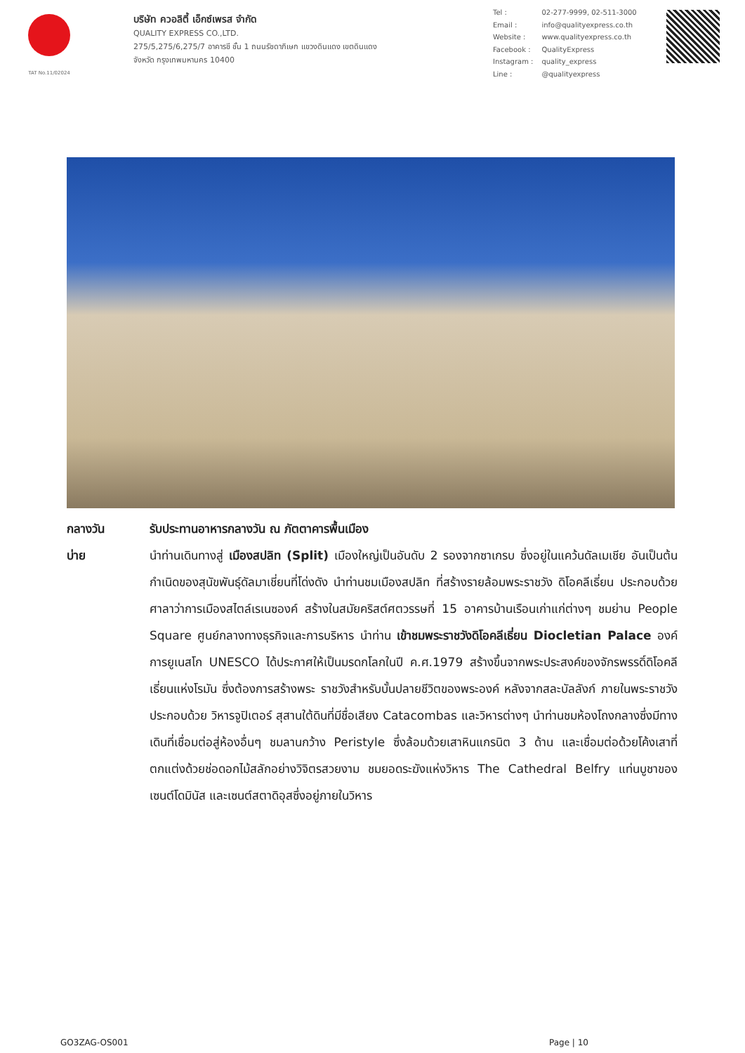TAT No.11/02024
บริษัท ควอลิตี้ เอ็กซ์เพรส จำกัด
QUALITY EXPRESS CO.,LTD.
275/5,275/6,275/7 อาคารชี ชั้น 1 ถนนรัชดาภิเษก แขวงดินแดง เขตดินแดง
จังหวัด กรุงเทพมหานคร 10400
| Tel : | 02-277-9999, 02-511-3000 |
| Email : | info@qualityexpress.co.th |
| Website : | www.qualityexpress.co.th |
| Facebook : | QualityExpress |
| Instagram : | quality_express |
| Line : | @qualityexpress |
กลางวัน รับประทานอาหารกลางวัน ณ ภัตตาคารพื้นเมือง
บ่าย นำท่านเดินทางสู่ เมืองสปลิท (Split) เมืองใหญ่เป็นอันดับ 2 รองจากซาเกรบ ซึ่งอยู่ในแคว้นดัลเมเชีย อันเป็นต้นกำเนิดของสุนัขพันธุ์ดัลมาเชี่ยนที่โด่งดัง นำท่านชมเมืองสปลิท ที่สร้างรายล้อมพระราชวัง ดิโอคลีเธี่ยน ประกอบด้วย ศาลาว่าการเมืองสไตล์เรเนซองค์ สร้างในสมัยคริสต์ศตวรรษที่ 15 อาคารบ้านเรือนเก่าแก่ต่างๆ ชมย่าน People Square ศูนย์กลางทางธุรกิจและการบริหาร นำท่าน เข้าชมพระราชวังดิโอคลีเธี่ยน Diocletian Palace องค์การยูเนสโก UNESCO ได้ประกาศให้เป็นมรดกโลกในปี ค.ศ.1979 สร้างขึ้นจากพระประสงค์ของจักรพรรดิ์ดิโอคลีเธี่ยนแห่งโรมัน ซึ่งต้องการสร้างพระ ราชวังสำหรับบั้นปลายชีวิตของพระองค์ หลังจากสละบัลลังก์ ภายในพระราชวังประกอบด้วย วิหารจูปิเตอร์ สุสานใต้ดินที่มีชื่อเสียง Catacombas และวิหารต่างๆ นำท่านชมห้องโถงกลางซึ่งมีทางเดินที่เชื่อมต่อสู่ห้องอื่นๆ ชมลานกว้าง Peristyle ซึ่งล้อมด้วยเสาหินแกรนิต 3 ด้าน และเชื่อมต่อด้วยโค้งเสาที่ตกแต่งด้วยช่อดอกไม้สลักอย่างวิจิตรสวยงาม ชมยอดระฆังแห่งวิหาร The Cathedral Belfry แท่นบูชาของเซนต์โดมินัส และเซนต์สตาดิอุสซึ่งอยู่ภายในวิหาร
GO3ZAG-OS001 Page | 10